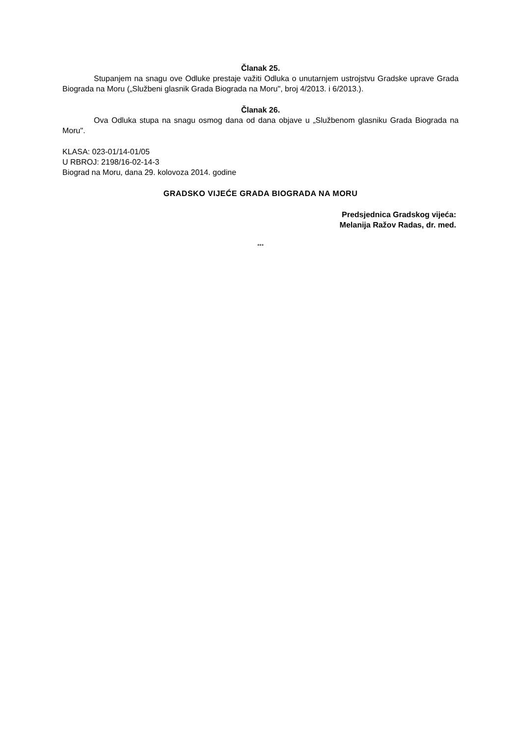Članak 25.
Stupanjem na snagu ove Odluke prestaje važiti Odluka o unutarnjem ustrojstvu Gradske uprave Grada Biograda na Moru („Službeni glasnik Grada Biograda na Moru", broj 4/2013. i 6/2013.).
Članak 26.
Ova Odluka stupa na snagu osmog dana od dana objave u „Službenom glasniku Grada Biograda na Moru".
KLASA: 023-01/14-01/05
U RBROJ: 2198/16-02-14-3
Biograd na Moru, dana 29. kolovoza 2014. godine
GRADSKO VIJEĆE GRADA BIOGRADA NA MORU
Predsjednica Gradskog vijeća:
Melanija Ražov Radas, dr. med.
***